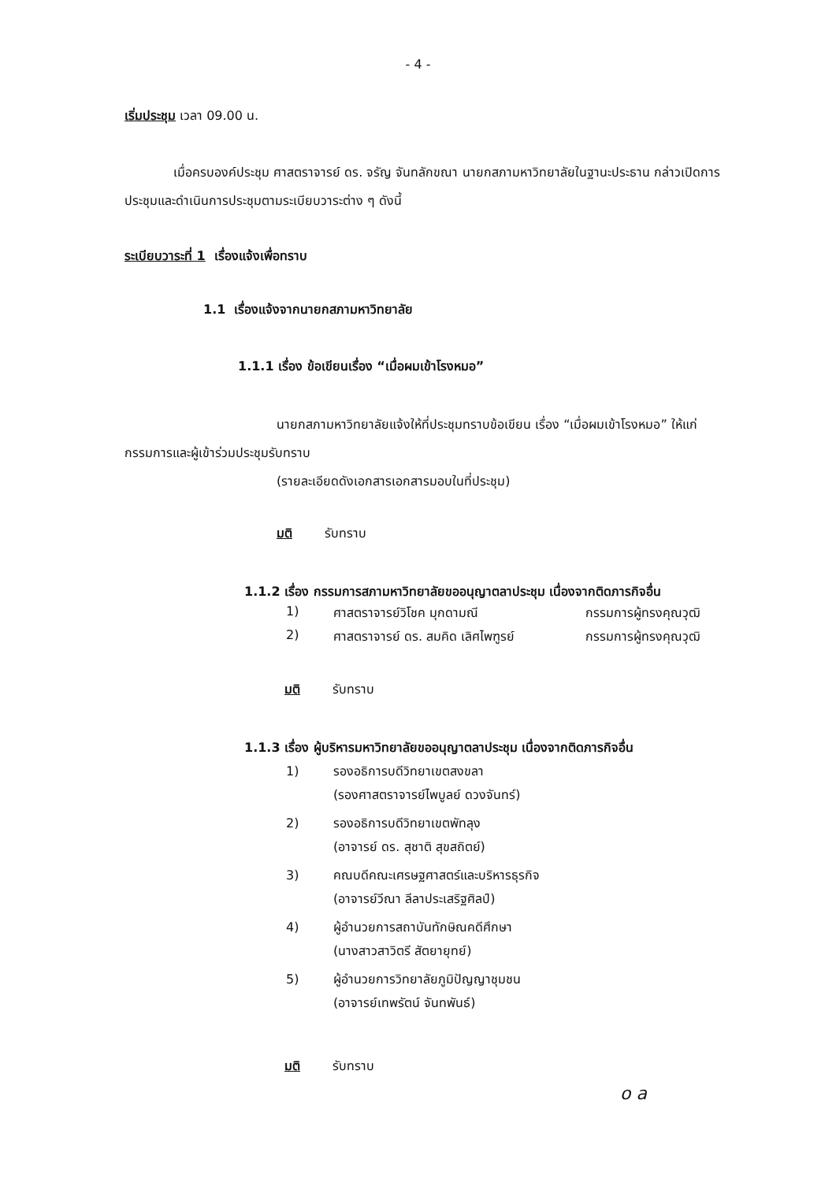- 4 -
เริ่มประชุม เวลา 09.00 น.
เมื่อครบองค์ประชุม ศาสตราจารย์ ดร. จรัญ จันทลักขณา นายกสภามหาวิทยาลัยในฐานะประธาน กล่าวเปิดการประชุมและดำเนินการประชุมตามระเบียบวาระต่าง ๆ ดังนี้
ระเบียบวาระที่ 1 เรื่องแจ้งเพื่อทราบ
1.1 เรื่องแจ้งจากนายกสภามหาวิทยาลัย
1.1.1 เรื่อง ข้อเขียนเรื่อง “เมื่อผมเข้าโรงหมอ”
นายกสภามหาวิทยาลัยแจ้งให้ที่ประชุมทราบข้อเขียน เรื่อง “เมื่อผมเข้าโรงหมอ” ให้แก่กรรมการและผู้เข้าร่วมประชุมรับทราบ
(รายละเอียดดังเอกสารเอกสารมอบในที่ประชุม)
มติ รับทราบ
1.1.2 เรื่อง กรรมการสภามหาวิทยาลัยขออนุญาตลาประชุม เนื่องจากติดภารกิจอื่น
| 1) | ศาสตราจารย์วิโชค มุกดามณี | กรรมการผู้ทรงคุณวุฒิ |
| 2) | ศาสตราจารย์ ดร. สมคิด เลิศไพฑูรย์ | กรรมการผู้ทรงคุณวุฒิ |
มติ รับทราบ
1.1.3 เรื่อง ผู้บริหารมหาวิทยาลัยขออนุญาตลาประชุม เนื่องจากติดภารกิจอื่น
| 1) | รองอธิการบดีวิทยาเขตสงขลา (รองศาสตราจารย์ไพบูลย์ ดวงจันทร์) |
| 2) | รองอธิการบดีวิทยาเขตพัทลุง (อาจารย์ ดร. สุชาติ สุขสถิตย์) |
| 3) | คณบดีคณะเศรษฐศาสตร์และบริหารธุรกิจ (อาจารย์วีณา ลีลาประเสริฐศิลป์) |
| 4) | ผู้อำนวยการสถาบันทักษิณคดีศึกษา (นางสาวสาวิตรี สัตยายุทย์) |
| 5) | ผู้อำนวยการวิทยาลัยภูมิปัญญาชุมชน (อาจารย์เทพรัตน์ จันทพันธ์) |
มติ รับทราบ
o a